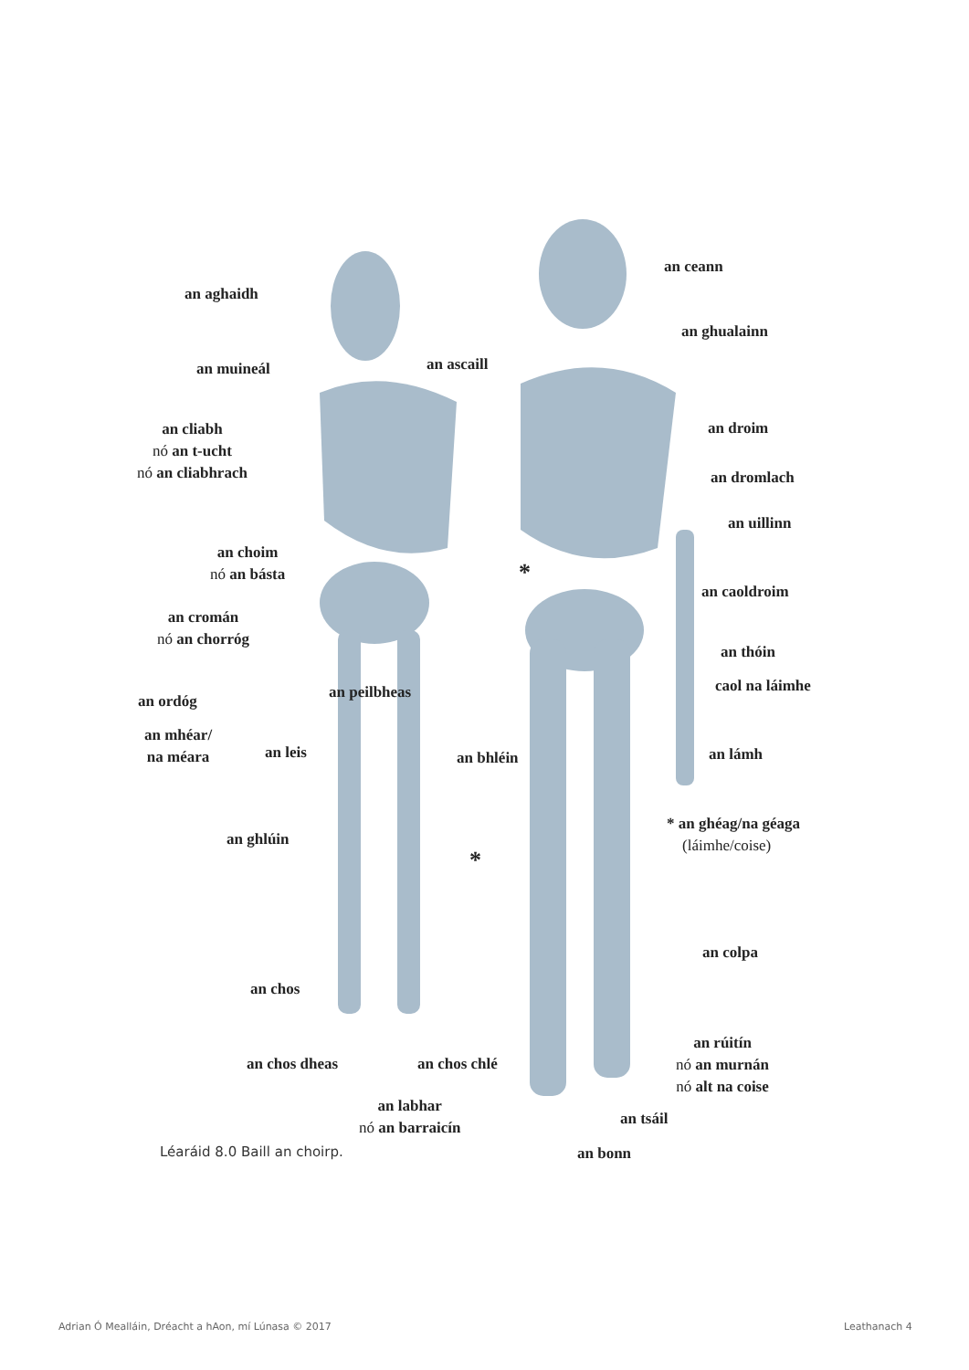an aghaidh
an muineál an ascaill
an cliabh
nó an t-ucht
nó an cliabhrach
an choim
nó an básta
an cromán
nó an chorróg
an peilbheas
an ordóg
an mhéar/
na méara
an leis an bhléin
an ghlúin
an chos
an chos dheas an chos chlé
an labhar
nó an barraicín
an ceann
an ghualainn
an droim
an dromlach
an uillinn
an caoldroim
an thóin
caol na láimhe
an lámh
* an ghéag/na géaga
(láimhe/coise)
an colpa
an rúitín
nó an murnán
nó alt na coise
an tsáil
an bonn
*
*
Léaráid 8.0 Baill an choirp.
Adrian Ó Mealláin, Dréacht a hAon, mí Lúnasa © 2017
Leathanach 4